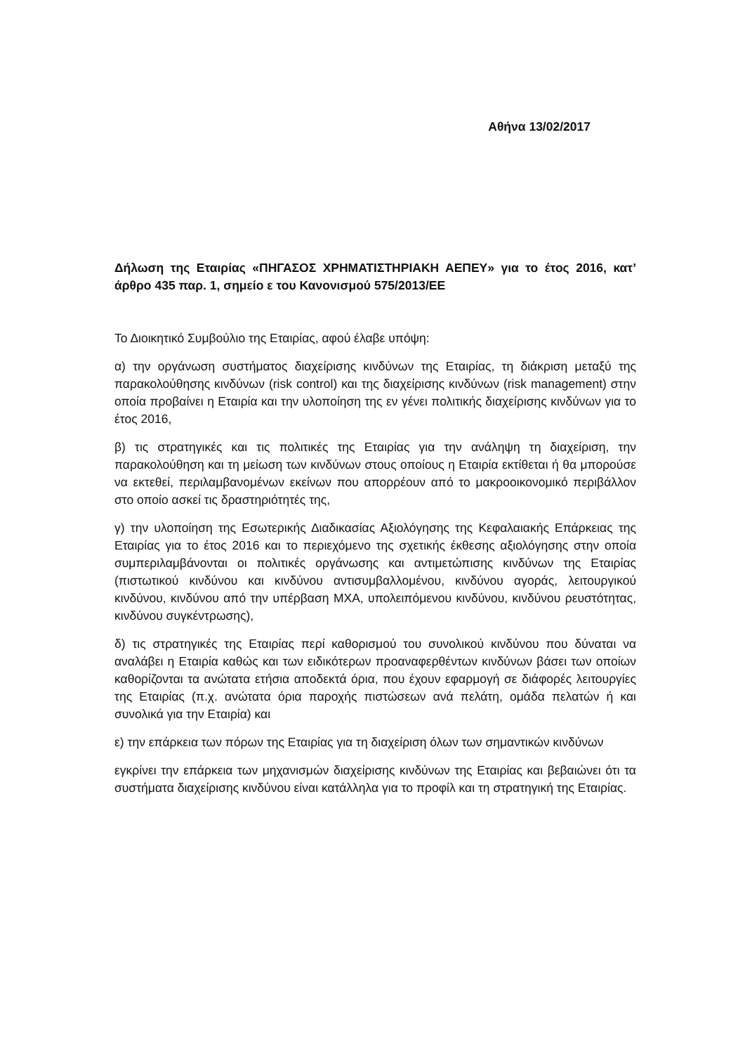Αθήνα 13/02/2017
Δήλωση της Εταιρίας «ΠΗΓΑΣΟΣ ΧΡΗΜΑΤΙΣΤΗΡΙΑΚΗ ΑΕΠΕΥ» για το έτος 2016, κατ’ άρθρο 435 παρ. 1, σημείο ε του Κανονισμού 575/2013/ΕΕ
Το Διοικητικό Συμβούλιο της Εταιρίας, αφού έλαβε υπόψη:
α) την οργάνωση συστήματος διαχείρισης κινδύνων της Εταιρίας, τη διάκριση μεταξύ της παρακολούθησης κινδύνων (risk control) και της διαχείρισης κινδύνων (risk management) στην οποία προβαίνει η Εταιρία και την υλοποίηση της εν γένει πολιτικής διαχείρισης κινδύνων για το έτος 2016,
β) τις στρατηγικές και τις πολιτικές της Εταιρίας για την ανάληψη τη διαχείριση, την παρακολούθηση και τη μείωση των κινδύνων στους οποίους η Εταιρία εκτίθεται ή θα μπορούσε να εκτεθεί, περιλαμβανομένων εκείνων που απορρέουν από το μακροοικονομικό περιβάλλον στο οποίο ασκεί τις δραστηριότητές της,
γ) την υλοποίηση της Εσωτερικής Διαδικασίας Αξιολόγησης της Κεφαλαιακής Επάρκειας της Εταιρίας για το έτος 2016 και το περιεχόμενο της σχετικής έκθεσης αξιολόγησης στην οποία συμπεριλαμβάνονται οι πολιτικές οργάνωσης και αντιμετώπισης κινδύνων της Εταιρίας (πιστωτικού κινδύνου και κινδύνου αντισυμβαλλομένου, κινδύνου αγοράς, λειτουργικού κινδύνου, κινδύνου από την υπέρβαση ΜΧΑ, υπολειπόμενου κινδύνου, κινδύνου ρευστότητας, κινδύνου συγκέντρωσης),
δ) τις στρατηγικές της Εταιρίας περί καθορισμού του συνολικού κινδύνου που δύναται να αναλάβει η Εταιρία καθώς και των ειδικότερων προαναφερθέντων κινδύνων βάσει των οποίων καθορίζονται τα ανώτατα ετήσια αποδεκτά όρια, που έχουν εφαρμογή σε διάφορές λειτουργίες της Εταιρίας (π.χ. ανώτατα όρια παροχής πιστώσεων ανά πελάτη, ομάδα πελατών ή και συνολικά για την Εταιρία) και
ε) την επάρκεια των πόρων της Εταιρίας για τη διαχείριση όλων των σημαντικών κινδύνων
εγκρίνει την επάρκεια των μηχανισμών διαχείρισης κινδύνων της Εταιρίας και βεβαιώνει ότι τα συστήματα διαχείρισης κινδύνου είναι κατάλληλα για το προφίλ και τη στρατηγική της Εταιρίας.